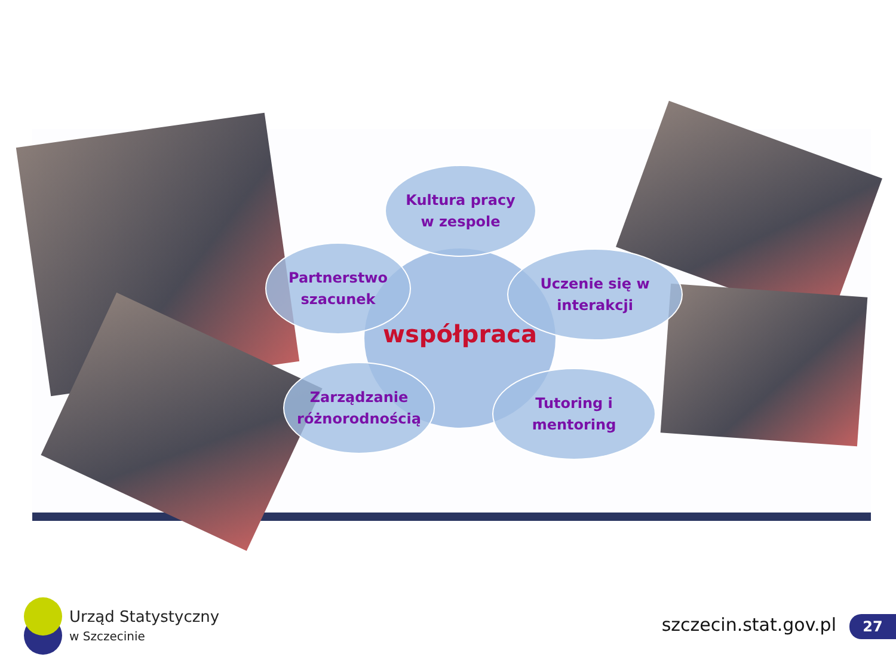współpraca
Kultura pracy
w zespole
Partnerstwo
szacunek
Uczenie się w
interakcji
Zarządzanie
różnorodnością
Tutoring i
mentoring
Urząd Statystyczny
w Szczecinie
szczecin.stat.gov.pl 27